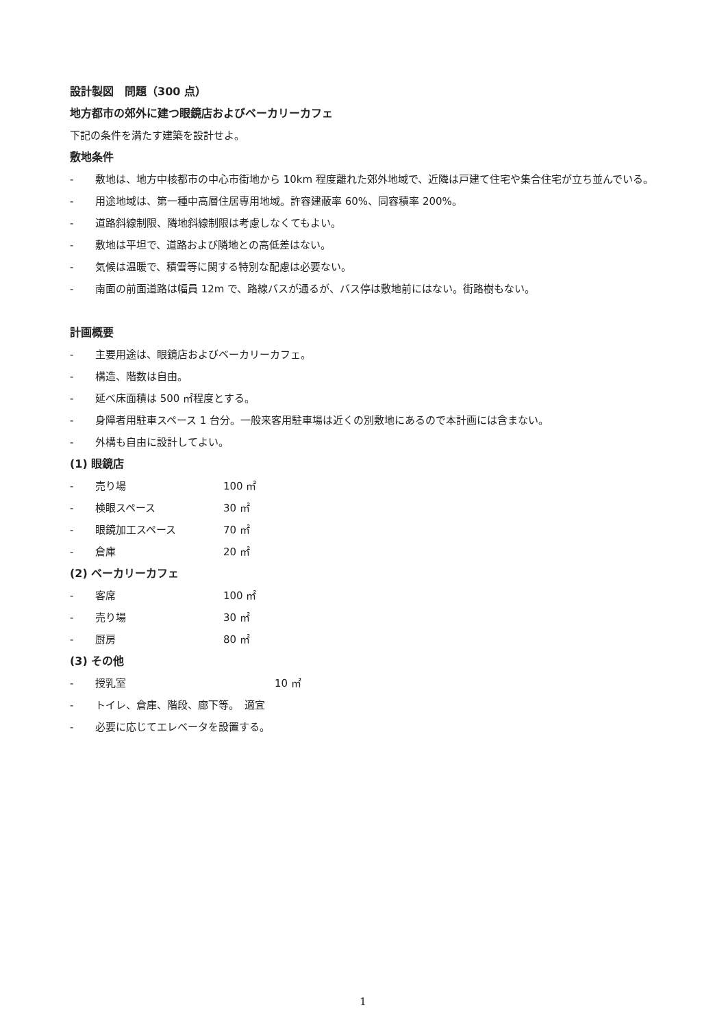設計製図　問題（300 点）
地方都市の郊外に建つ眼鏡店およびベーカリーカフェ
下記の条件を満たす建築を設計せよ。
敷地条件
- 敷地は、地方中核都市の中心市街地から 10km 程度離れた郊外地域で、近隣は戸建て住宅や集合住宅が立ち並んでいる。
- 用途地域は、第一種中高層住居専用地域。許容建蔽率 60%、同容積率 200%。
- 道路斜線制限、隣地斜線制限は考慮しなくてもよい。
- 敷地は平坦で、道路および隣地との高低差はない。
- 気候は温暖で、積雪等に関する特別な配慮は必要ない。
- 南面の前面道路は幅員 12m で、路線バスが通るが、バス停は敷地前にはない。街路樹もない。
計画概要
- 主要用途は、眼鏡店およびベーカリーカフェ。
- 構造、階数は自由。
- 延べ床面積は 500 ㎡程度とする。
- 身障者用駐車スペース 1 台分。一般来客用駐車場は近くの別敷地にあるので本計画には含まない。
- 外構も自由に設計してよい。
(1) 眼鏡店
- 売り場 100 ㎡
- 検眼スペース 30 ㎡
- 眼鏡加工スペース 70 ㎡
- 倉庫 20 ㎡
(2) ベーカリーカフェ
- 客席 100 ㎡
- 売り場 30 ㎡
- 厨房 80 ㎡
(3) その他
- 授乳室 10 ㎡
- トイレ、倉庫、階段、廊下等。　適宜
- 必要に応じてエレベータを設置する。
1